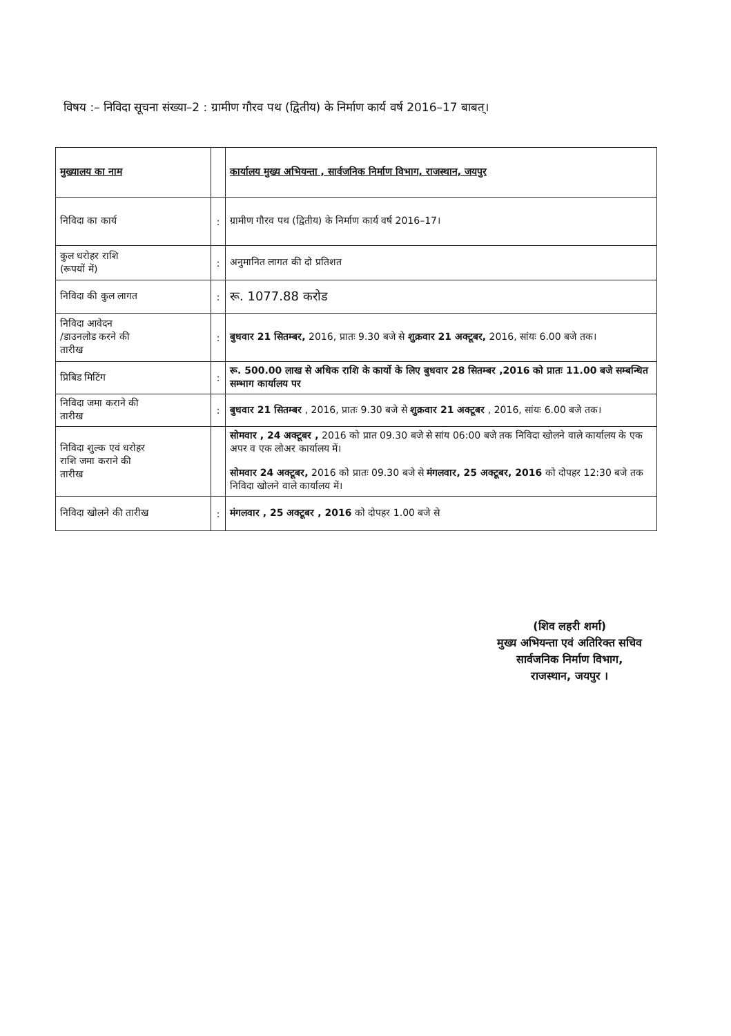विषय :– निविदा सूचना संख्या–2 : ग्रामीण गौरव पथ (द्वितीय) के निर्माण कार्य वर्ष 2016–17 बाबत्।
| मुख्यालय का नाम | | कार्यालय मुख्य अभियन्ता , सार्वजनिक निर्माण विभाग, राजस्थान, जयपुर |
| निविदा का कार्य | : | ग्रामीण गौरव पथ (द्वितीय) के निर्माण कार्य वर्ष 2016–17। |
| कुल धरोहर राशि (रूपयों में) | : | अनुमानित लागत की दो प्रतिशत |
| निविदा की कुल लागत | : | रू. 1077.88 करोड |
| निविदा आवेदन /डाउनलोड करने की तारीख | : | बुधवार 21 सितम्बर, 2016, प्रातः 9.30 बजे से शुक्रवार 21 अक्टूबर, 2016, सांयः 6.00 बजे तक। |
| प्रिबिड मिटिंग | : | रू. 500.00 लाख से अधिक राशि के कार्यो के लिए बुधवार 28 सितम्बर ,2016 को प्रातः 11.00 बजे सम्बन्धित सम्भाग कार्यालय पर |
| निविदा जमा कराने की तारीख | : | बुधवार 21 सितम्बर , 2016, प्रातः 9.30 बजे से शुक्रवार 21 अक्टूबर , 2016, सांयः 6.00 बजे तक। |
| निविदा शुल्क एवं धरोहर राशि जमा कराने की तारीख | | सोमवार , 24 अक्टूबर , 2016 को प्रात 09.30 बजे से सांय 06:00 बजे तक निविदा खोलने वाले कार्यालय के एक अपर व एक लोअर कार्यालय में। सोमवार 24 अक्टूबर, 2016 को प्रातः 09.30 बजे से मंगलवार, 25 अक्टूबर, 2016 को दोपहर 12:30 बजे तक निविदा खोलने वाले कार्यालय में। |
| निविदा खोलने की तारीख | : | मंगलवार , 25 अक्टूबर , 2016 को दोपहर 1.00 बजे से |
(शिव लहरी शर्मा)
मुख्य अभियन्ता एवं अतिरिक्त सचिव
सार्वजनिक निर्माण विभाग,
राजस्थान, जयपुर ।